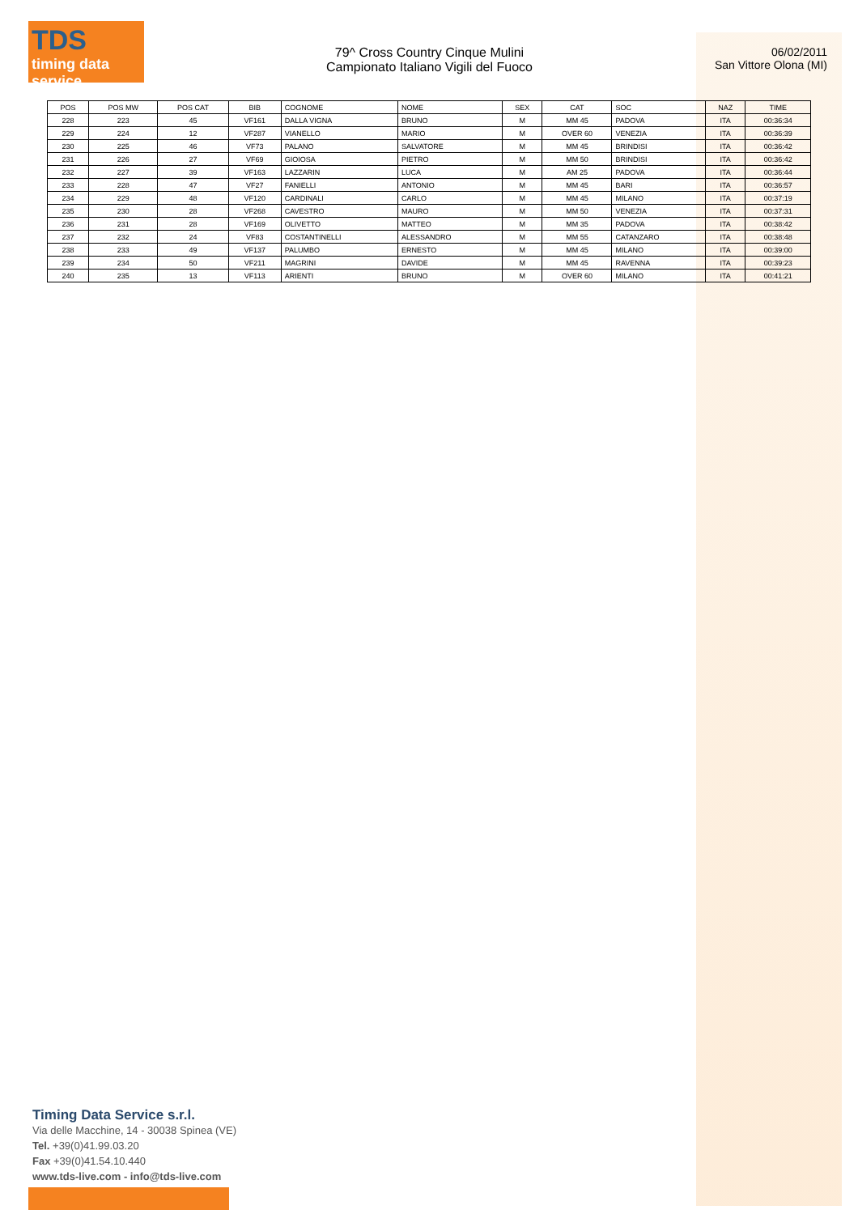TDS
timing data service
79^ Cross Country Cinque Mulini
Campionato Italiano Vigili del Fuoco
06/02/2011
San Vittore Olona (MI)
| POS | POS MW | POS CAT | BIB | COGNOME | NOME | SEX | CAT | SOC | NAZ | TIME |
| --- | --- | --- | --- | --- | --- | --- | --- | --- | --- | --- |
| 228 | 223 | 45 | VF161 | DALLA VIGNA | BRUNO | M | MM 45 | PADOVA | ITA | 00:36:34 |
| 229 | 224 | 12 | VF287 | VIANELLO | MARIO | M | OVER 60 | VENEZIA | ITA | 00:36:39 |
| 230 | 225 | 46 | VF73 | PALANO | SALVATORE | M | MM 45 | BRINDISI | ITA | 00:36:42 |
| 231 | 226 | 27 | VF69 | GIOIOSA | PIETRO | M | MM 50 | BRINDISI | ITA | 00:36:42 |
| 232 | 227 | 39 | VF163 | LAZZARIN | LUCA | M | AM 25 | PADOVA | ITA | 00:36:44 |
| 233 | 228 | 47 | VF27 | FANIELLI | ANTONIO | M | MM 45 | BARI | ITA | 00:36:57 |
| 234 | 229 | 48 | VF120 | CARDINALI | CARLO | M | MM 45 | MILANO | ITA | 00:37:19 |
| 235 | 230 | 28 | VF268 | CAVESTRO | MAURO | M | MM 50 | VENEZIA | ITA | 00:37:31 |
| 236 | 231 | 28 | VF169 | OLIVETTO | MATTEO | M | MM 35 | PADOVA | ITA | 00:38:42 |
| 237 | 232 | 24 | VF83 | COSTANTINELLI | ALESSANDRO | M | MM 55 | CATANZARO | ITA | 00:38:48 |
| 238 | 233 | 49 | VF137 | PALUMBO | ERNESTO | M | MM 45 | MILANO | ITA | 00:39:00 |
| 239 | 234 | 50 | VF211 | MAGRINI | DAVIDE | M | MM 45 | RAVENNA | ITA | 00:39:23 |
| 240 | 235 | 13 | VF113 | ARIENTI | BRUNO | M | OVER 60 | MILANO | ITA | 00:41:21 |
Timing Data Service s.r.l.
Via delle Macchine, 14 - 30038 Spinea (VE)
Tel. +39(0)41.99.03.20
Fax +39(0)41.54.10.440
www.tds-live.com - info@tds-live.com